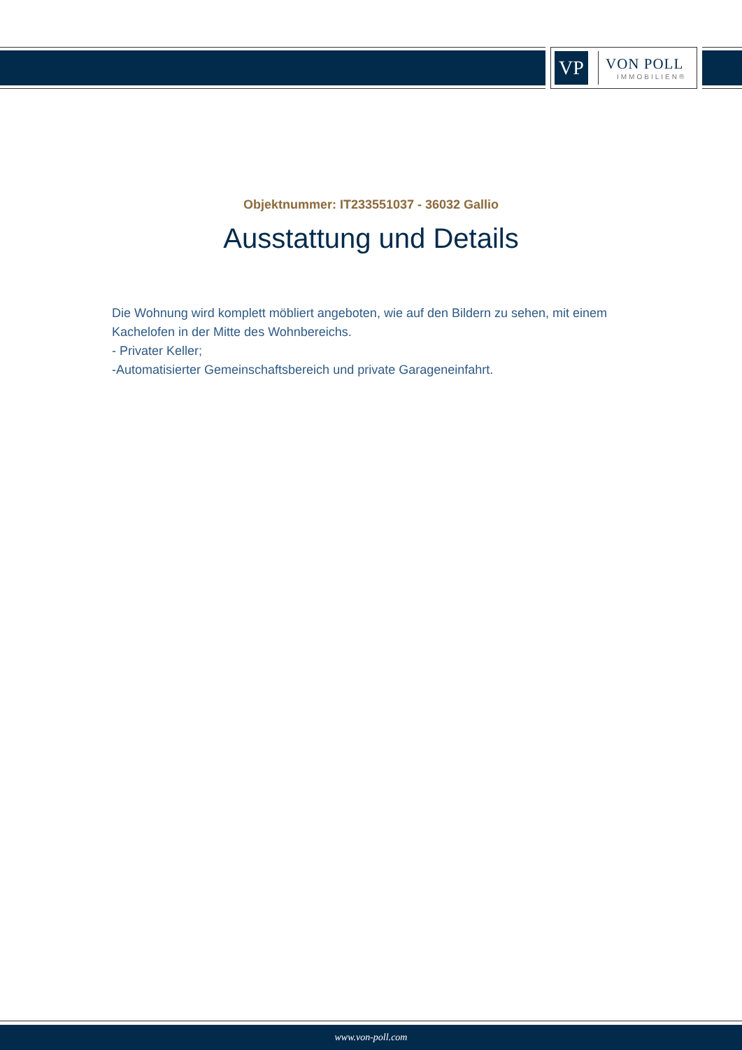VP
VON POLL
IMMOBILIEN®
Objektnummer: IT233551037 - 36032 Gallio
Ausstattung und Details
Die Wohnung wird komplett möbliert angeboten, wie auf den Bildern zu sehen, mit einem Kachelofen in der Mitte des Wohnbereichs.
- Privater Keller;
-Automatisierter Gemeinschaftsbereich und private Garageneinfahrt.
www.von-poll.com